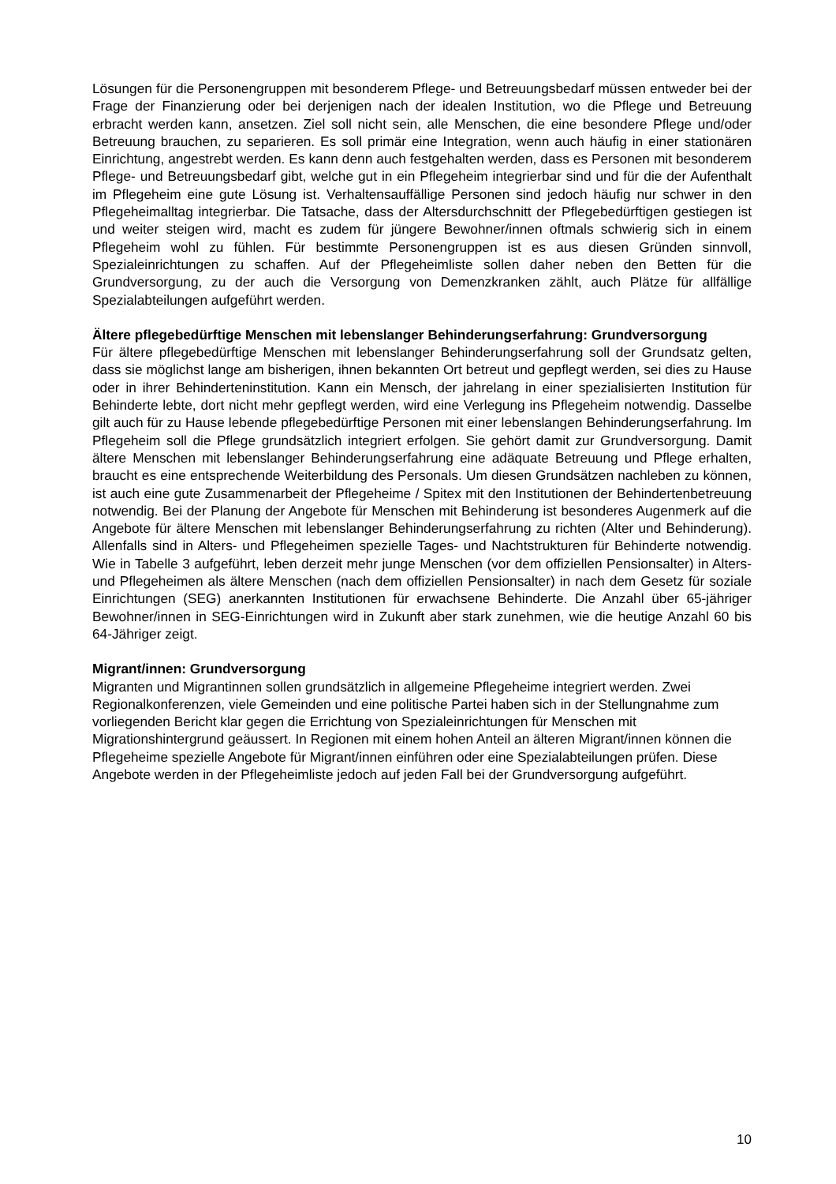Lösungen für die Personengruppen mit besonderem Pflege- und Betreuungsbedarf müssen entweder bei der Frage der Finanzierung oder bei derjenigen nach der idealen Institution, wo die Pflege und Betreuung erbracht werden kann, ansetzen. Ziel soll nicht sein, alle Menschen, die eine besondere Pflege und/oder Betreuung brauchen, zu separieren. Es soll primär eine Integration, wenn auch häufig in einer stationären Einrichtung, angestrebt werden. Es kann denn auch festgehalten werden, dass es Personen mit besonderem Pflege- und Betreuungsbedarf gibt, welche gut in ein Pflegeheim integrierbar sind und für die der Aufenthalt im Pflegeheim eine gute Lösung ist. Verhaltensauffällige Personen sind jedoch häufig nur schwer in den Pflegeheimalltag integrierbar. Die Tatsache, dass der Altersdurchschnitt der Pflegebedürftigen gestiegen ist und weiter steigen wird, macht es zudem für jüngere Bewohner/innen oftmals schwierig sich in einem Pflegeheim wohl zu fühlen. Für bestimmte Personengruppen ist es aus diesen Gründen sinnvoll, Spezialeinrichtungen zu schaffen. Auf der Pflegeheimliste sollen daher neben den Betten für die Grundversorgung, zu der auch die Versorgung von Demenzkranken zählt, auch Plätze für allfällige Spezialabteilungen aufgeführt werden.
Ältere pflegebedürftige Menschen mit lebenslanger Behinderungserfahrung: Grundversorgung
Für ältere pflegebedürftige Menschen mit lebenslanger Behinderungserfahrung soll der Grundsatz gelten, dass sie möglichst lange am bisherigen, ihnen bekannten Ort betreut und gepflegt werden, sei dies zu Hause oder in ihrer Behinderteninstitution. Kann ein Mensch, der jahrelang in einer spezialisierten Institution für Behinderte lebte, dort nicht mehr gepflegt werden, wird eine Verlegung ins Pflegeheim notwendig. Dasselbe gilt auch für zu Hause lebende pflegebedürftige Personen mit einer lebenslangen Behinderungserfahrung. Im Pflegeheim soll die Pflege grundsätzlich integriert erfolgen. Sie gehört damit zur Grundversorgung. Damit ältere Menschen mit lebenslanger Behinderungserfahrung eine adäquate Betreuung und Pflege erhalten, braucht es eine entsprechende Weiterbildung des Personals. Um diesen Grundsätzen nachleben zu können, ist auch eine gute Zusammenarbeit der Pflegeheime / Spitex mit den Institutionen der Behindertenbetreuung notwendig. Bei der Planung der Angebote für Menschen mit Behinderung ist besonderes Augenmerk auf die Angebote für ältere Menschen mit lebenslanger Behinderungserfahrung zu richten (Alter und Behinderung). Allenfalls sind in Alters- und Pflegeheimen spezielle Tages- und Nachtstrukturen für Behinderte notwendig. Wie in Tabelle 3 aufgeführt, leben derzeit mehr junge Menschen (vor dem offiziellen Pensionsalter) in Alters- und Pflegeheimen als ältere Menschen (nach dem offiziellen Pensionsalter) in nach dem Gesetz für soziale Einrichtungen (SEG) anerkannten Institutionen für erwachsene Behinderte. Die Anzahl über 65-jähriger Bewohner/innen in SEG-Einrichtungen wird in Zukunft aber stark zunehmen, wie die heutige Anzahl 60 bis 64-Jähriger zeigt.
Migrant/innen: Grundversorgung
Migranten und Migrantinnen sollen grundsätzlich in allgemeine Pflegeheime integriert werden. Zwei Regionalkonferenzen, viele Gemeinden und eine politische Partei haben sich in der Stellungnahme zum vorliegenden Bericht klar gegen die Errichtung von Spezialeinrichtungen für Menschen mit Migrationshintergrund geäussert. In Regionen mit einem hohen Anteil an älteren Migrant/innen können die Pflegeheime spezielle Angebote für Migrant/innen einführen oder eine Spezialabteilungen prüfen. Diese Angebote werden in der Pflegeheimliste jedoch auf jeden Fall bei der Grundversorgung aufgeführt.
10